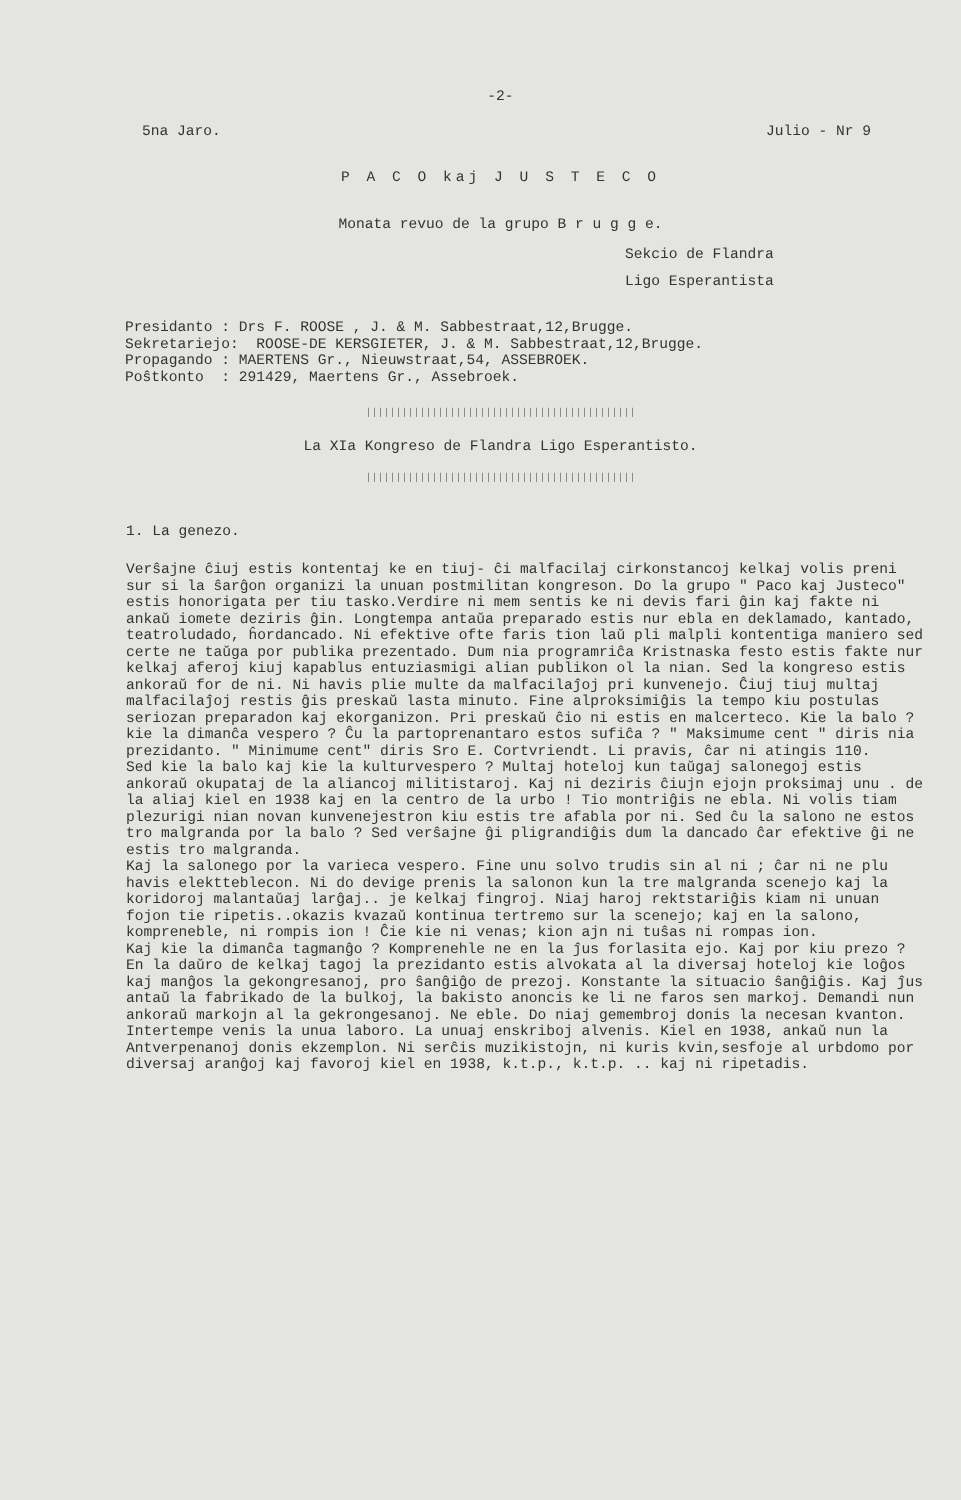-2-
5na Jaro. Julio - Nr 9
P A C O kaj J U S T E C O
Monata revuo de la grupo B r u g g e.
Sekcio de Flandra
Ligo Esperantista
Presidanto : Drs F. ROOSE , J. & M. Sabbestraat,12,Brugge. Sekretariejo: ROOSE-DE KERSGIETER, J. & M. Sabbestraat,12,Brugge. Propagando : MAERTENS Gr., Nieuwstraat,54, ASSEBROEK. Poŝtkonto : 291429, Maertens Gr., Assebroek.
|||||||||||||||||||||||||||||||||||||||||||||
La XIa Kongreso de Flandra Ligo Esperantisto.
|||||||||||||||||||||||||||||||||||||||||||||
1. La genezo.
Verŝajne ĉiuj estis kontentaj ke en tiuj- ĉi malfacilaj cirkonstancoj kelkaj volis preni sur si la ŝarĝon organizi la unuan postmilitan kongreson. Do la grupo " Paco kaj Justeco" estis honorigata per tiu tasko.Verdire ni mem sentis ke ni devis fari ĝin kaj fakte ni ankaŭ iomete deziris ĝin. Longtempa antaŭa preparado estis nur ebla en deklamado, kantado, teatroludado, ĥordancado. Ni efektive ofte faris tion laŭ pli malpli kontentiga maniero sed certe ne taŭga por publika prezentado. Dum nia programriĉa Kristnaska festo estis fakte nur kelkaj aferoj kiuj kapablus entuziasmigi alian publikon ol la nian. Sed la kongreso estis ankoraŭ for de ni. Ni havis plie multe da malfacilaĵoj pri kunvenejo. Ĉiuj tiuj multaj malfacilaĵoj restis ĝis preskaŭ lasta minuto. Fine alproksimiĝis la tempo kiu postulas seriozan preparadon kaj ekorganizon. Pri preskaŭ ĉio ni estis en malcerteco. Kie la balo ? kie la dimanĉa vespero ? Ĉu la partoprenantaro estos sufiĉa ? " Maksimume cent " diris nia prezidanto. " Minimume cent" diris Sro E. Cortvriendt. Li pravis, ĉar ni atingis 110.
Sed kie la balo kaj kie la kulturvespero ? Multaj hoteloj kun taŭgaj salonegoj estis ankoraŭ okupataj de la aliancoj militistaroj. Kaj ni deziris ĉiujn ejojn proksimaj unu . de la aliaj kiel en 1938 kaj en la centro de la urbo ! Tio montriĝis ne ebla. Ni volis tiam plezurigi nian novan kunvenejestron kiu estis tre afabla por ni. Sed ĉu la salono ne estos tro malgranda por la balo ? Sed verŝajne ĝi pligrandiĝis dum la dancado ĉar efektive ĝi ne estis tro malgranda.
Kaj la salonego por la varieca vespero. Fine unu solvo trudis sin al ni ; ĉar ni ne plu havis elektteblecon. Ni do devige prenis la salonon kun la tre malgranda scenejo kaj la koridoroj malantaŭaj larĝaj.. je kelkaj fingroj. Niaj haroj rektstariĝis kiam ni unuan fojon tie ripetis..okazis kvazaŭ kontinua tertremo sur la scenejo; kaj en la salono, kompreneble, ni rompis ion ! Ĉie kie ni venas; kion ajn ni tuŝas ni rompas ion.
Kaj kie la dimanĉa tagmanĝo ? Komprenehle ne en la ĵus forlasita ejo. Kaj por kiu prezo ? En la daŭro de kelkaj tagoj la prezidanto estis alvokata al la diversaj hoteloj kie loĝos kaj manĝos la gekongresanoj, pro ŝanĝiĝo de prezoj. Konstante la situacio ŝanĝiĝis. Kaj ĵus antaŭ la fabrikado de la bulkoj, la bakisto anoncis ke li ne faros sen markoj. Demandi nun ankoraŭ markojn al la gekrongesanoj. Ne eble. Do niaj gemembroj donis la necesan kvanton.
Intertempe venis la unua laboro. La unuaj enskriboj alvenis. Kiel en 1938, ankaŭ nun la Antverpenanoj donis ekzemplon. Ni serĉis muzikistojn, ni kuris kvin,sesfoje al urbdomo por diversaj aranĝoj kaj favoroj kiel en 1938, k.t.p., k.t.p. .. kaj ni ripetadis.